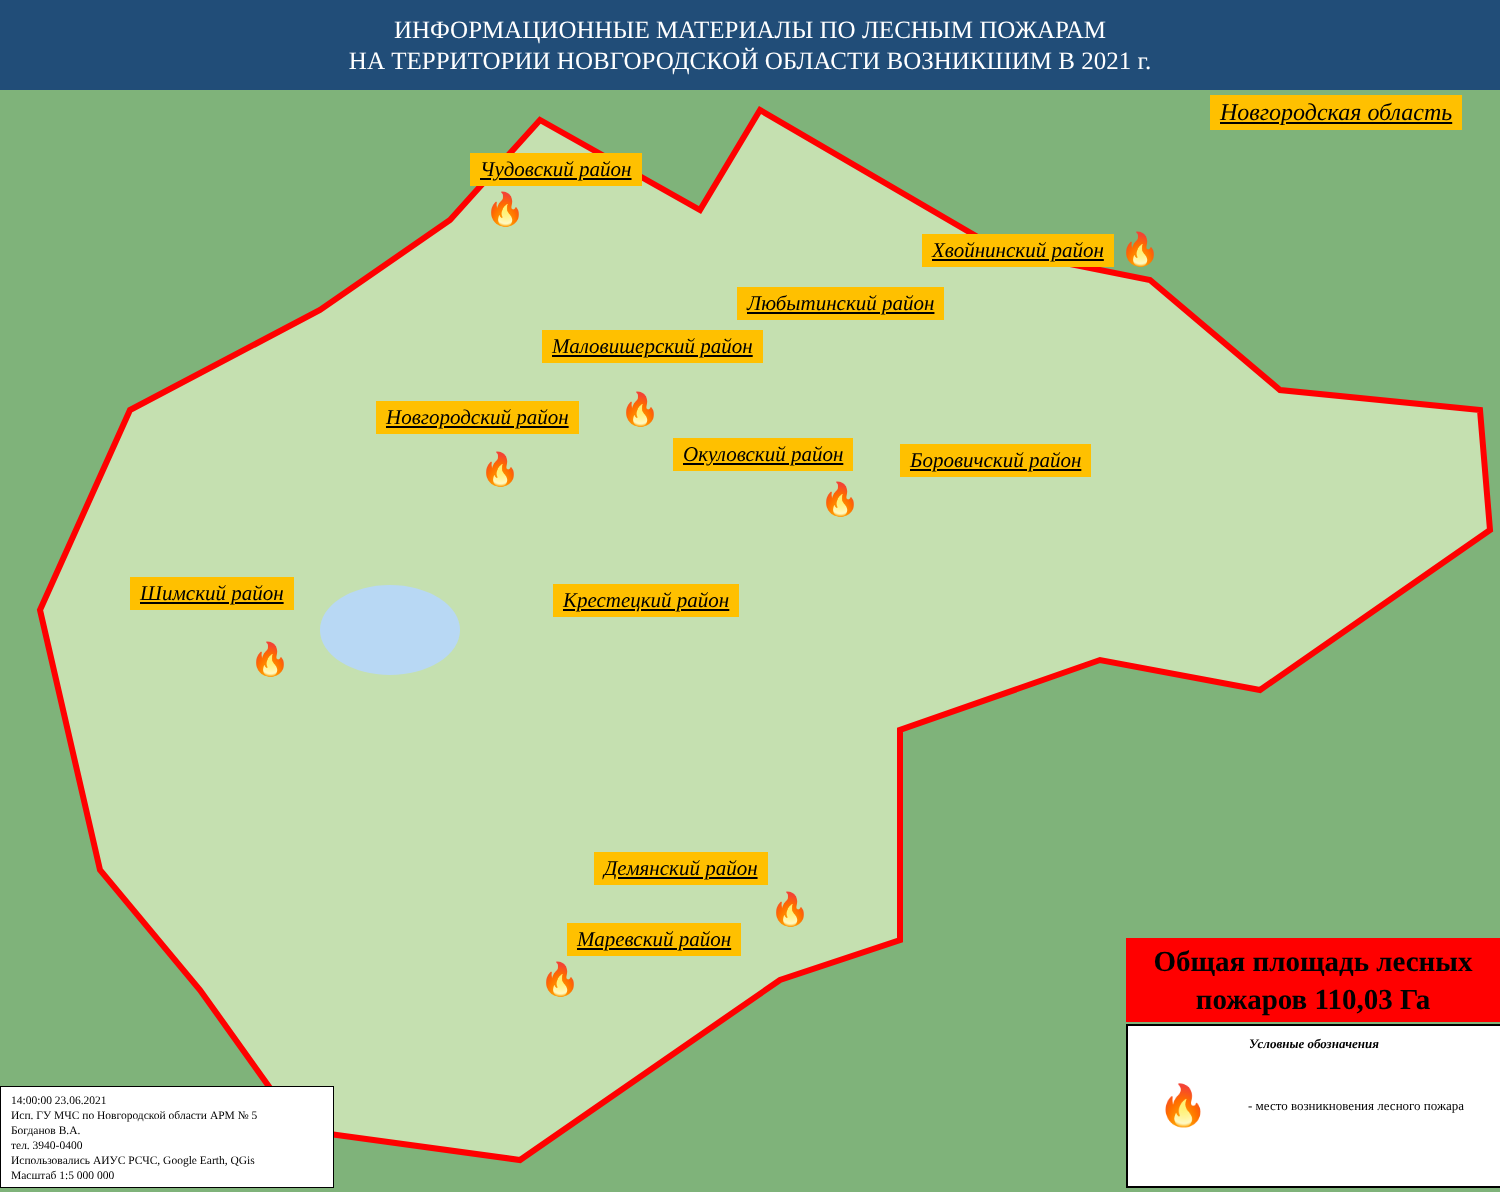ИНФОРМАЦИОННЫЕ МАТЕРИАЛЫ ПО ЛЕСНЫМ ПОЖАРАМ
НА ТЕРРИТОРИИ НОВГОРОДСКОЙ ОБЛАСТИ ВОЗНИКШИМ В 2021 г.
Новгородская область
Чудовский район
Хвойнинский район
Любытинский район
Маловишерский район
Новгородский район
Окуловский район Боровичский район
Шимский район Крестецкий район
Демянский район
Маревский район
🔥
🔥
🔥
🔥
🔥
🔥
🔥
🔥
Общая площадь лесных пожаров 110,03 Га
Условные обозначения
🔥 - место возникновения лесного пожара
14:00:00 23.06.2021
Исп. ГУ МЧС по Новгородской области АРМ № 5
Богданов В.А.
тел. 3940-0400
Использовались АИУС РСЧС, Google Earth, QGis
Масштаб 1:5 000 000